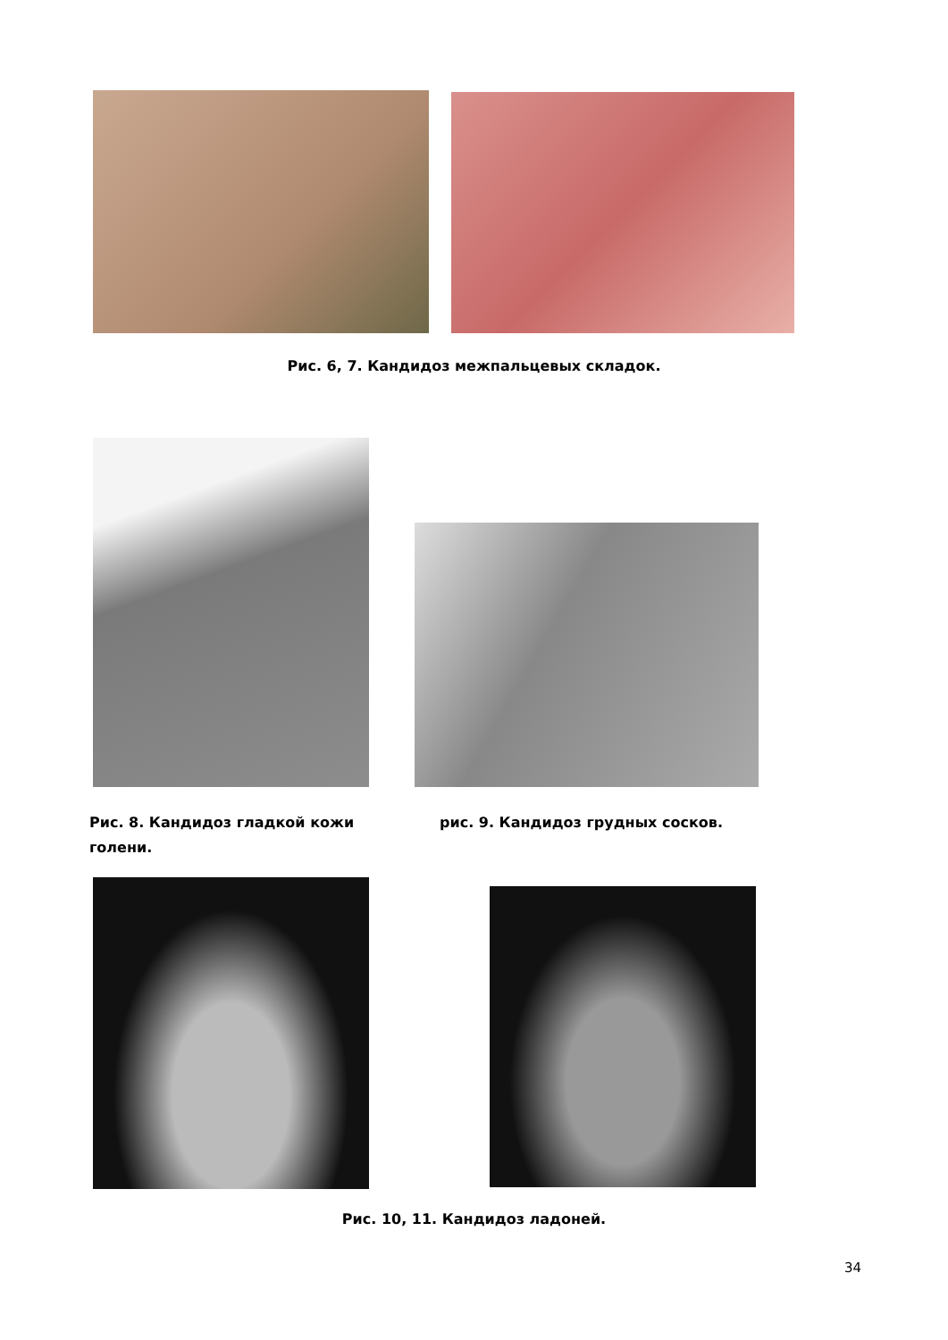Рис. 6, 7. Кандидоз межпальцевых складок.
Рис. 8. Кандидоз гладкой кожи голени.
рис. 9. Кандидоз грудных сосков.
Рис. 10, 11. Кандидоз ладоней.
34